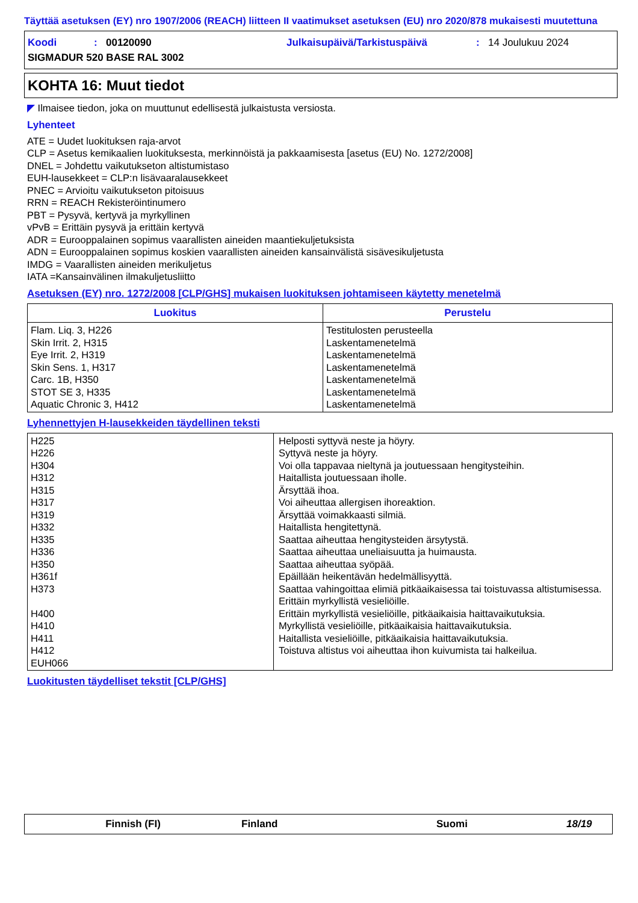Täyttää asetuksen (EY) nro 1907/2006 (REACH) liitteen II vaatimukset asetuksen (EU) nro 2020/878 mukaisesti muutettuna
Koodi: 00120090 Julkaisupäivä/Tarkistuspäivä: 14 Joulukuu 2024
SIGMADUR 520 BASE RAL 3002
KOHTA 16: Muut tiedot
◤ Ilmaisee tiedon, joka on muuttunut edellisestä julkaistusta versiosta.
Lyhenteet
ATE = Uudet luokituksen raja-arvot
CLP = Asetus kemikaalien luokituksesta, merkinnöistä ja pakkaamisesta [asetus (EU) No. 1272/2008]
DNEL = Johdettu vaikutukseton altistumistaso
EUH-lausekkeet = CLP:n lisävaaralausekkeet
PNEC = Arvioitu vaikutukseton pitoisuus
RRN = REACH Rekisteröintinumero
PBT = Pysyvä, kertyvä ja myrkyllinen
vPvB = Erittäin pysyvä ja erittäin kertyvä
ADR = Eurooppalainen sopimus vaarallisten aineiden maantiekuljetuksista
ADN = Eurooppalainen sopimus koskien vaarallisten aineiden kansainvälistä sisävesikuljetusta
IMDG = Vaarallisten aineiden merikuljetus
IATA =Kansainvälinen ilmakuljetusliitto
Asetuksen (EY) nro. 1272/2008 [CLP/GHS] mukaisen luokituksen johtamiseen käytetty menetelmä
| Luokitus | Perustelu |
| --- | --- |
| Flam. Liq. 3, H226 Skin Irrit. 2, H315 Eye Irrit. 2, H319 Skin Sens. 1, H317 Carc. 1B, H350 STOT SE 3, H335 Aquatic Chronic 3, H412 | Testitulosten perusteella Laskentamenetelmä Laskentamenetelmä Laskentamenetelmä Laskentamenetelmä Laskentamenetelmä Laskentamenetelmä |
Lyhennettyjen H-lausekkeiden täydellinen teksti
| H225 H226 H304 H312 H315 H317 H319 H332 H335 H336 H350 H361f H373 H400 H410 H411 H412 EUH066 | Helposti syttyvä neste ja höyry. Syttyvä neste ja höyry. Voi olla tappavaa nieltynä ja joutuessaan hengitysteihin. Haitallista joutuessaan iholle. Ärsyttää ihoa. Voi aiheuttaa allergisen ihoreaktion. Ärsyttää voimakkaasti silmiä. Haitallista hengitettynä. Saattaa aiheuttaa hengitysteiden ärsytystä. Saattaa aiheuttaa uneliaisuutta ja huimausta. Saattaa aiheuttaa syöpää. Epäillään heikentävän hedelmällisyyttä. Saattaa vahingoittaa elimiä pitkäaikaisessa tai toistuvassa altistumisessa. Erittäin myrkyllistä vesieliöille. Erittäin myrkyllistä vesieliöille, pitkäaikaisia haittavaikutuksia. Myrkyllistä vesieliöille, pitkäaikaisia haittavaikutuksia. Haitallista vesieliöille, pitkäaikaisia haittavaikutuksia. Toistuva altistus voi aiheuttaa ihon kuivumista tai halkeilua. |
Luokitusten täydelliset tekstit [CLP/GHS]
Finnish (FI) Finland Suomi 18/19